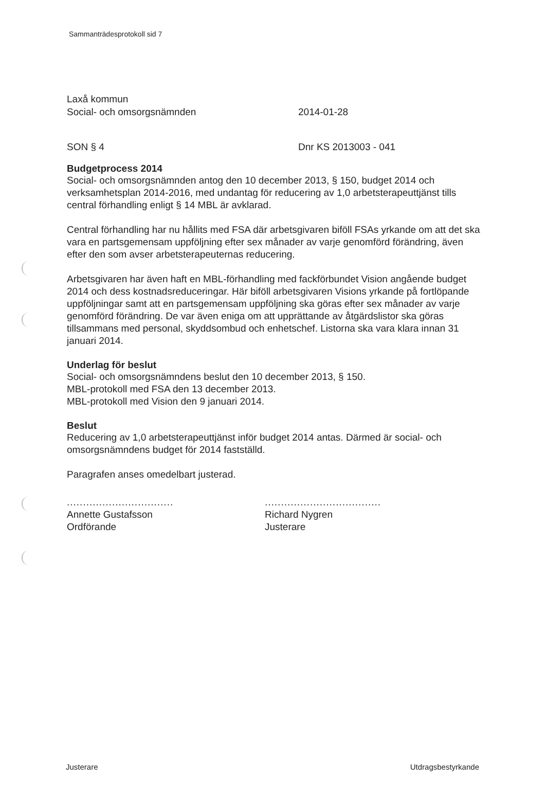Sammanträdesprotokoll sid 7
Laxå kommun
Social- och omsorgsnämnden
2014-01-28
SON § 4 Dnr KS 2013003 - 041
Budgetprocess 2014
Social- och omsorgsnämnden antog den 10 december 2013, § 150, budget 2014 och verksamhetsplan 2014-2016, med undantag för reducering av 1,0 arbetsterapeuttjänst tills central förhandling enligt § 14 MBL är avklarad.
Central förhandling har nu hållits med FSA där arbetsgivaren biföll FSAs yrkande om att det ska vara en partsgemensam uppföljning efter sex månader av varje genomförd förändring, även efter den som avser arbetsterapeuternas reducering.
Arbetsgivaren har även haft en MBL-förhandling med fackförbundet Vision angående budget 2014 och dess kostnadsreduceringar. Här biföll arbetsgivaren Visions yrkande på fortlöpande uppföljningar samt att en partsgemensam uppföljning ska göras efter sex månader av varje genomförd förändring. De var även eniga om att upprättande av åtgärdslistor ska göras tillsammans med personal, skyddsombud och enhetschef. Listorna ska vara klara innan 31 januari 2014.
Underlag för beslut
Social- och omsorgsnämndens beslut den 10 december 2013, § 150.
MBL-protokoll med FSA den 13 december 2013.
MBL-protokoll med Vision den 9 januari 2014.
Beslut
Reducering av 1,0 arbetsterapeuttjänst inför budget 2014 antas. Därmed är social- och omsorgsnämndens budget för 2014 fastställd.
Paragrafen anses omedelbart justerad.
.................................
Annette Gustafsson
Ordförande
....................................
Richard Nygren
Justerare
Justerare Utdragsbestyrkande